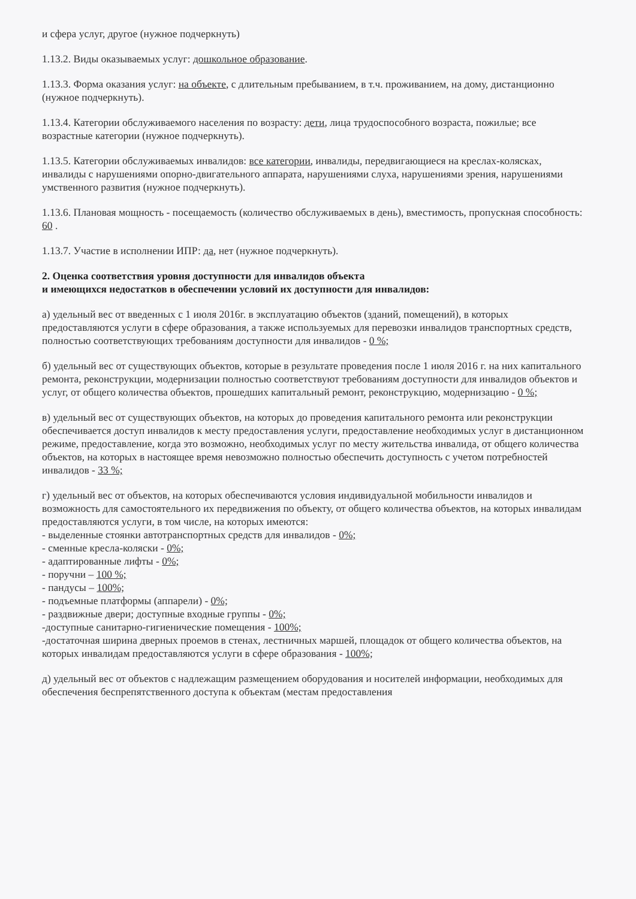и сфера услуг, другое (нужное подчеркнуть)
1.13.2. Виды оказываемых услуг: дошкольное образование.
1.13.3. Форма оказания услуг: на объекте, с длительным пребыванием, в т.ч. проживанием, на дому, дистанционно (нужное подчеркнуть).
1.13.4. Категории обслуживаемого населения по возрасту: дети, лица трудоспособного возраста, пожилые; все возрастные категории (нужное подчеркнуть).
1.13.5. Категории обслуживаемых инвалидов: все категории, инвалиды, передвигающиеся на креслах-колясках, инвалиды с нарушениями опорно-двигательного аппарата, нарушениями слуха, нарушениями зрения, нарушениями умственного развития (нужное подчеркнуть).
1.13.6. Плановая мощность - посещаемость (количество обслуживаемых в день), вместимость, пропускная способность: 60 .
1.13.7. Участие в исполнении ИПР: да, нет (нужное подчеркнуть).
2. Оценка соответствия уровня доступности для инвалидов объекта
и имеющихся недостатков в обеспечении условий их доступности для инвалидов:
а) удельный вес от введенных с 1 июля 2016г. в эксплуатацию объектов (зданий, помещений), в которых предоставляются услуги в сфере образования, а также используемых для перевозки инвалидов транспортных средств, полностью соответствующих требованиям доступности для инвалидов - 0 %;
б) удельный вес от существующих объектов, которые в результате проведения после 1 июля 2016 г. на них капитального ремонта, реконструкции, модернизации полностью соответствуют требованиям доступности для инвалидов объектов и услуг, от общего количества объектов, прошедших капитальный ремонт, реконструкцию, модернизацию - 0 %;
в) удельный вес от существующих объектов, на которых до проведения капитального ремонта или реконструкции обеспечивается доступ инвалидов к месту предоставления услуги, предоставление необходимых услуг в дистанционном режиме, предоставление, когда это возможно, необходимых услуг по месту жительства инвалида, от общего количества объектов, на которых в настоящее время невозможно полностью обеспечить доступность с учетом потребностей инвалидов - 33 %;
г) удельный вес от объектов, на которых обеспечиваются условия индивидуальной мобильности инвалидов и возможность для самостоятельного их передвижения по объекту, от общего количества объектов, на которых инвалидам предоставляются услуги, в том числе, на которых имеются:
- выделенные стоянки автотранспортных средств для инвалидов - 0%;
- сменные кресла-коляски - 0%;
- адаптированные лифты - 0%;
- поручни – 100 %;
- пандусы – 100%;
- подъемные платформы (аппарели) - 0%;
- раздвижные двери; доступные входные группы - 0%;
-доступные санитарно-гигиенические помещения - 100%;
-достаточная ширина дверных проемов в стенах, лестничных маршей, площадок от общего количества объектов, на которых инвалидам предоставляются услуги в сфере образования - 100%;
д) удельный вес от объектов с надлежащим размещением оборудования и носителей информации, необходимых для обеспечения беспрепятственного доступа к объектам (местам предоставления